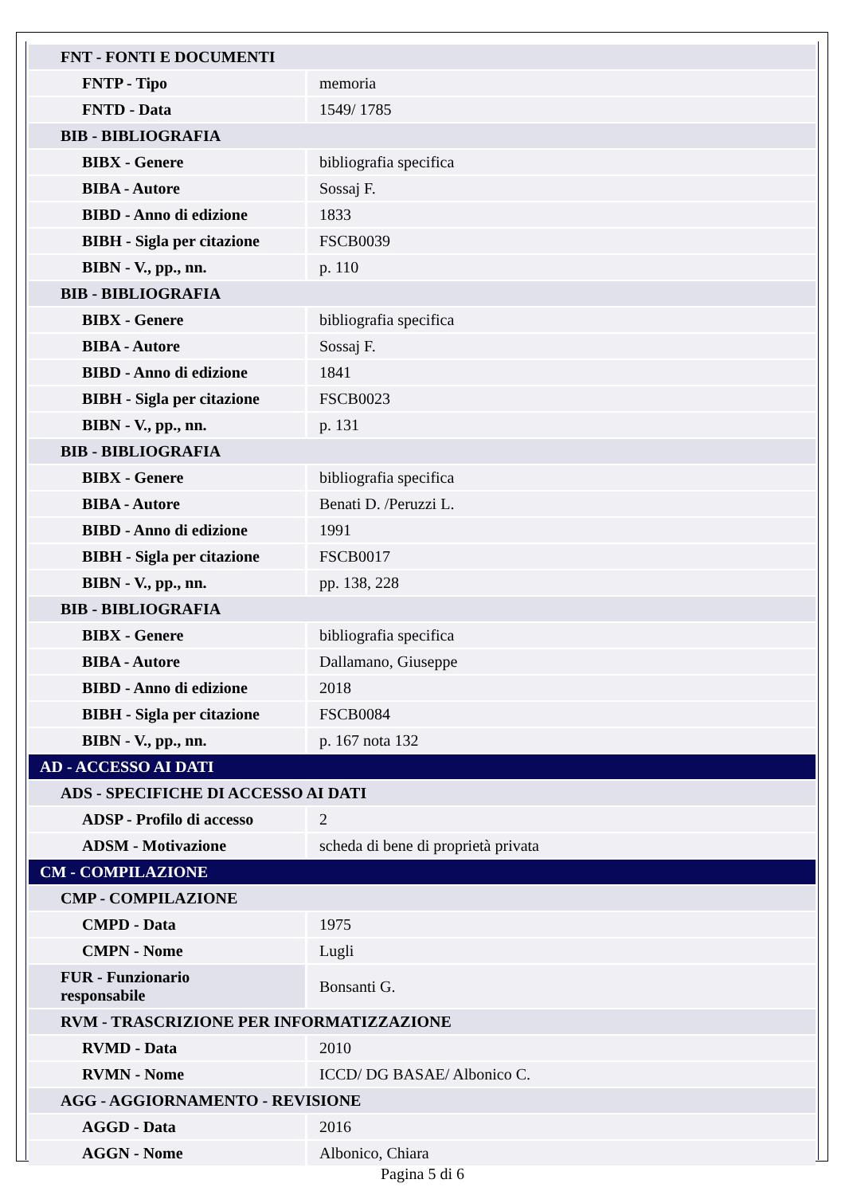| FNT - FONTI E DOCUMENTI | |
| FNTP - Tipo | memoria |
| FNTD - Data | 1549/ 1785 |
| BIB - BIBLIOGRAFIA | |
| BIBX - Genere | bibliografia specifica |
| BIBA - Autore | Sossaj F. |
| BIBD - Anno di edizione | 1833 |
| BIBH - Sigla per citazione | FSCB0039 |
| BIBN - V., pp., nn. | p. 110 |
| BIB - BIBLIOGRAFIA | |
| BIBX - Genere | bibliografia specifica |
| BIBA - Autore | Sossaj F. |
| BIBD - Anno di edizione | 1841 |
| BIBH - Sigla per citazione | FSCB0023 |
| BIBN - V., pp., nn. | p. 131 |
| BIB - BIBLIOGRAFIA | |
| BIBX - Genere | bibliografia specifica |
| BIBA - Autore | Benati D. /Peruzzi L. |
| BIBD - Anno di edizione | 1991 |
| BIBH - Sigla per citazione | FSCB0017 |
| BIBN - V., pp., nn. | pp. 138, 228 |
| BIB - BIBLIOGRAFIA | |
| BIBX - Genere | bibliografia specifica |
| BIBA - Autore | Dallamano, Giuseppe |
| BIBD - Anno di edizione | 2018 |
| BIBH - Sigla per citazione | FSCB0084 |
| BIBN - V., pp., nn. | p. 167 nota 132 |
| AD - ACCESSO AI DATI | |
| ADS - SPECIFICHE DI ACCESSO AI DATI | |
| ADSP - Profilo di accesso | 2 |
| ADSM - Motivazione | scheda di bene di proprietà privata |
| CM - COMPILAZIONE | |
| CMP - COMPILAZIONE | |
| CMPD - Data | 1975 |
| CMPN - Nome | Lugli |
| FUR - Funzionario responsabile | Bonsanti G. |
| RVM - TRASCRIZIONE PER INFORMATIZZAZIONE | |
| RVMD - Data | 2010 |
| RVMN - Nome | ICCD/ DG BASAE/ Albonico C. |
| AGG - AGGIORNAMENTO - REVISIONE | |
| AGGD - Data | 2016 |
| AGGN - Nome | Albonico, Chiara |
Pagina 5 di 6